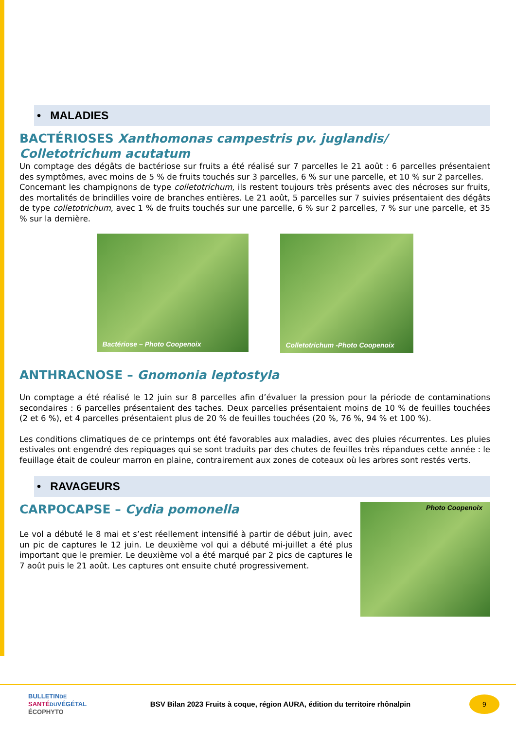• MALADIES
BACTÉRIOSES Xanthomonas campestris pv. juglandis/ Colletotrichum acutatum
Un comptage des dégâts de bactériose sur fruits a été réalisé sur 7 parcelles le 21 août : 6 parcelles présentaient des symptômes, avec moins de 5 % de fruits touchés sur 3 parcelles, 6 % sur une parcelle, et 10 % sur 2 parcelles.
Concernant les champignons de type colletotrichum, ils restent toujours très présents avec des nécroses sur fruits, des mortalités de brindilles voire de branches entières. Le 21 août, 5 parcelles sur 7 suivies présentaient des dégâts de type colletotrichum, avec 1 % de fruits touchés sur une parcelle, 6 % sur 2 parcelles, 7 % sur une parcelle, et 35 % sur la dernière.
Bactériose – Photo Coopenoix
Colletotrichum -Photo Coopenoix
ANTHRACNOSE – Gnomonia leptostyla
Un comptage a été réalisé le 12 juin sur 8 parcelles afin d’évaluer la pression pour la période de contaminations secondaires : 6 parcelles présentaient des taches. Deux parcelles présentaient moins de 10 % de feuilles touchées (2 et 6 %), et 4 parcelles présentaient plus de 20 % de feuilles touchées (20 %, 76 %, 94 % et 100 %).
Les conditions climatiques de ce printemps ont été favorables aux maladies, avec des pluies récurrentes. Les pluies estivales ont engendré des repiquages qui se sont traduits par des chutes de feuilles très répandues cette année : le feuillage était de couleur marron en plaine, contrairement aux zones de coteaux où les arbres sont restés verts.
• RAVAGEURS
CARPOCAPSE – Cydia pomonella
Le vol a débuté le 8 mai et s’est réellement intensifié à partir de début juin, avec un pic de captures le 12 juin. Le deuxième vol qui a débuté mi-juillet a été plus important que le premier. Le deuxième vol a été marqué par 2 pics de captures le 7 août puis le 21 août. Les captures ont ensuite chuté progressivement.
Photo Coopenoix
BULLETINDE
SANTÉ DUVÉGÉTAL
ÉCOPHYTO
BSV Bilan 2023 Fruits à coque, région AURA, édition du territoire rhônalpin
9